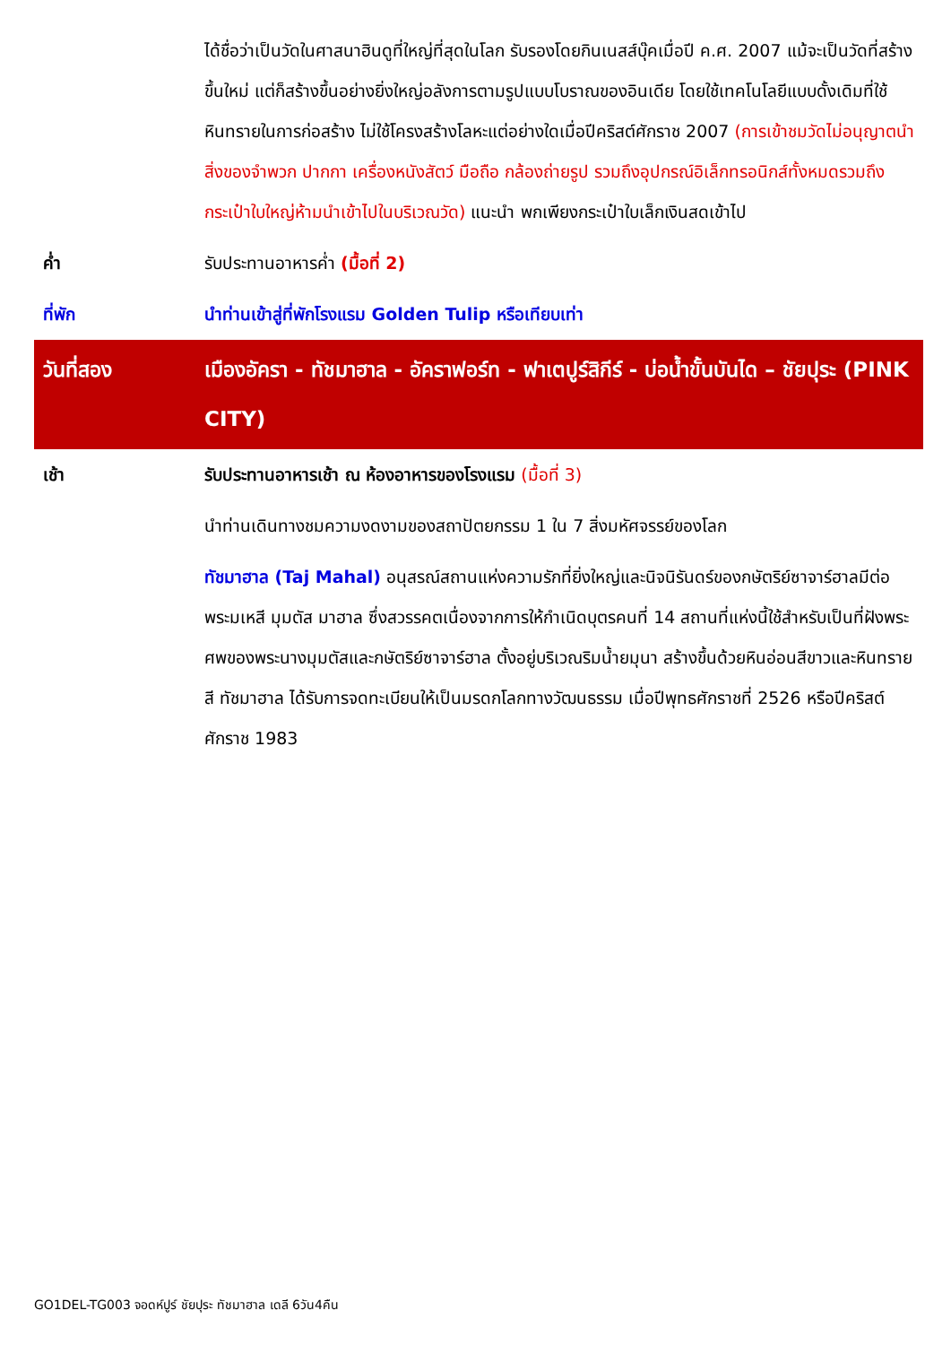| | ได้ชื่อว่าเป็นวัดในศาสนาฮินดูที่ใหญ่ที่สุดในโลก รับรองโดยกินเนสส์บุ๊คเมื่อปี ค.ศ. 2007 แม้จะเป็นวัดที่สร้างขึ้นใหม่ แต่ก็สร้างขึ้นอย่างยิ่งใหญ่อลังการตามรูปแบบโบราณของอินเดีย โดยใช้เทคโนโลยีแบบดั้งเดิมที่ใช้หินทรายในการก่อสร้าง ไม่ใช้โครงสร้างโลหะแต่อย่างใดเมื่อปีคริสต์ศักราช 2007 (การเข้าชมวัดไม่อนุญาตนำสิ่งของจำพวก ปากกา เครื่องหนังสัตว์ มือถือ กล้องถ่ายรูป รวมถึงอุปกรณ์อิเล็กทรอนิกส์ทั้งหมดรวมถึงกระเป๋าใบใหญ่ห้ามนำเข้าไปในบริเวณวัด) แนะนำ พกเพียงกระเป๋าใบเล็กเงินสดเข้าไป |
| ค่ำ | รับประทานอาหารค่ำ (มื้อที่ 2) |
| ที่พัก | นำท่านเข้าสู่ที่พักโรงแรม Golden Tulip หรือเทียบเท่า |
| วันที่สอง | เมืองอัครา - ทัชมาฮาล - อัคราฟอร์ท - ฟาเตปูร์สิกีร์ - บ่อน้ำขั้นบันได – ชัยปุระ (PINK CITY) |
| เช้า | รับประทานอาหารเช้า ณ ห้องอาหารของโรงแรม (มื้อที่ 3) |
| | นำท่านเดินทางชมความงดงามของสถาปัตยกรรม 1 ใน 7 สิ่งมหัศจรรย์ของโลก |
| | ทัชมาฮาล (Taj Mahal) อนุสรณ์สถานแห่งความรักที่ยิ่งใหญ่และนิจนิรันดร์ของกษัตริย์ซาจาร์ฮาลมีต่อพระมเหสี มุมตัส มาฮาล ซึ่งสวรรคตเนื่องจากการให้กำเนิดบุตรคนที่ 14 สถานที่แห่งนี้ใช้สำหรับเป็นที่ฝังพระศพของพระนางมุมตัสและกษัตริย์ซาจาร์ฮาล ตั้งอยู่บริเวณริมน้ำยมุนา สร้างขึ้นด้วยหินอ่อนสีขาวและหินทรายสี ทัชมาฮาล ได้รับการจดทะเบียนให้เป็นมรดกโลกทางวัฒนธรรม เมื่อปีพุทธศักราชที่ 2526 หรือปีคริสต์ศักราช 1983 |
GO1DEL-TG003 จอดห์ปูร์ ชัยปุระ ทัชมาฮาล เดลี 6วัน4คืน